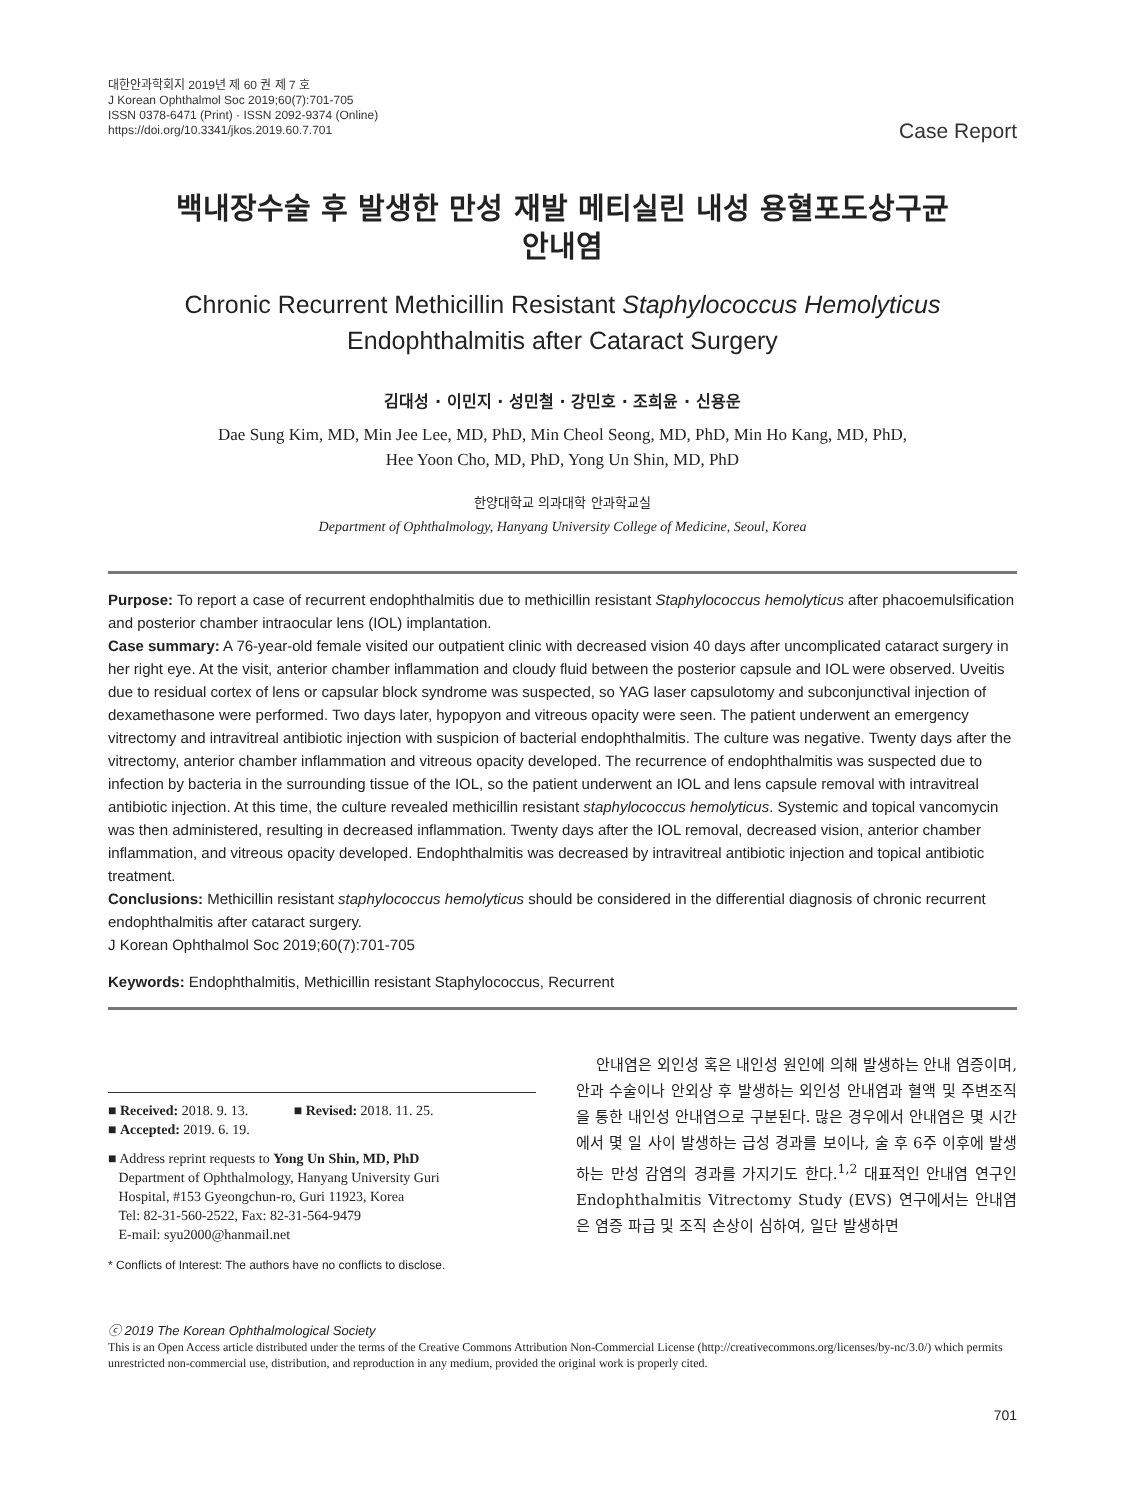대한안과학회지 2019년 제 60 권 제 7 호
J Korean Ophthalmol Soc 2019;60(7):701-705
ISSN 0378-6471 (Print) · ISSN 2092-9374 (Online)
https://doi.org/10.3341/jkos.2019.60.7.701
Case Report
백내장수술 후 발생한 만성 재발 메티실린 내성 용혈포도상구균
안내염
Chronic Recurrent Methicillin Resistant Staphylococcus Hemolyticus
Endophthalmitis after Cataract Surgery
김대성 · 이민지 · 성민철 · 강민호 · 조희윤 · 신용운
Dae Sung Kim, MD, Min Jee Lee, MD, PhD, Min Cheol Seong, MD, PhD, Min Ho Kang, MD, PhD,
Hee Yoon Cho, MD, PhD, Yong Un Shin, MD, PhD
한양대학교 의과대학 안과학교실
Department of Ophthalmology, Hanyang University College of Medicine, Seoul, Korea
Purpose: To report a case of recurrent endophthalmitis due to methicillin resistant Staphylococcus hemolyticus after phacoemulsification and posterior chamber intraocular lens (IOL) implantation.
Case summary: A 76-year-old female visited our outpatient clinic with decreased vision 40 days after uncomplicated cataract surgery in her right eye. At the visit, anterior chamber inflammation and cloudy fluid between the posterior capsule and IOL were observed. Uveitis due to residual cortex of lens or capsular block syndrome was suspected, so YAG laser capsulotomy and subconjunctival injection of dexamethasone were performed. Two days later, hypopyon and vitreous opacity were seen. The patient underwent an emergency vitrectomy and intravitreal antibiotic injection with suspicion of bacterial endophthalmitis. The culture was negative. Twenty days after the vitrectomy, anterior chamber inflammation and vitreous opacity developed. The recurrence of endophthalmitis was suspected due to infection by bacteria in the surrounding tissue of the IOL, so the patient underwent an IOL and lens capsule removal with intravitreal antibiotic injection. At this time, the culture revealed methicillin resistant staphylococcus hemolyticus. Systemic and topical vancomycin was then administered, resulting in decreased inflammation. Twenty days after the IOL removal, decreased vision, anterior chamber inflammation, and vitreous opacity developed. Endophthalmitis was decreased by intravitreal antibiotic injection and topical antibiotic treatment.
Conclusions: Methicillin resistant staphylococcus hemolyticus should be considered in the differential diagnosis of chronic recurrent endophthalmitis after cataract surgery.
J Korean Ophthalmol Soc 2019;60(7):701-705
Keywords: Endophthalmitis, Methicillin resistant Staphylococcus, Recurrent
■ Received: 2018. 9. 13. ■ Revised: 2018. 11. 25.
■ Accepted: 2019. 6. 19.
■ Address reprint requests to Yong Un Shin, MD, PhD
Department of Ophthalmology, Hanyang University Guri
Hospital, #153 Gyeongchun-ro, Guri 11923, Korea
Tel: 82-31-560-2522, Fax: 82-31-564-9479
E-mail: syu2000@hanmail.net
* Conflicts of Interest: The authors have no conflicts to disclose.
안내염은 외인성 혹은 내인성 원인에 의해 발생하는 안내 염증이며, 안과 수술이나 안외상 후 발생하는 외인성 안내염과 혈액 및 주변조직을 통한 내인성 안내염으로 구분된다. 많은 경우에서 안내염은 몇 시간에서 몇 일 사이 발생하는 급성 경과를 보이나, 술 후 6주 이후에 발생하는 만성 감염의 경과를 가지기도 한다.<sup>1,2</sup> 대표적인 안내염 연구인 Endophthalmitis Vitrectomy Study (EVS) 연구에서는 안내염은 염증 파급 및 조직 손상이 심하여, 일단 발생하면
ⓒ 2019 The Korean Ophthalmological Society
This is an Open Access article distributed under the terms of the Creative Commons Attribution Non-Commercial License (http://creativecommons.org/licenses/by-nc/3.0/) which permits unrestricted non-commercial use, distribution, and reproduction in any medium, provided the original work is properly cited.
701